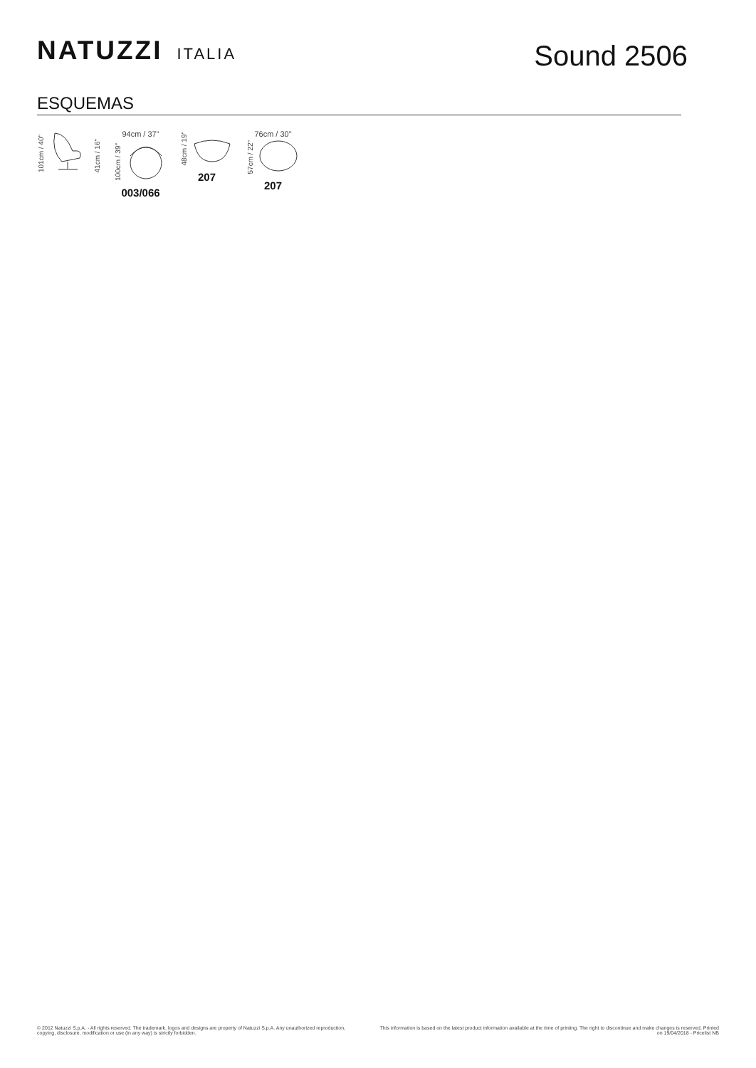NATUZZI ITALIA
Sound 2506
ESQUEMAS
101cm / 40"
41cm / 16"
94cm / 37"
100cm / 39"
003/066
48cm / 19"
207
76cm / 30"
57cm / 22"
207
© 2012 Natuzzi S.p.A. - All rights reserved. The trademark, logos and designs are property of Natuzzi S.p.A. Any unauthorized reproduction,
copying, disclosure, modification or use (in any way) is strictly forbidden.
This information is based on the latest product information available at the time of printing. The right to discontinue and make changes is reserved. Printed on 19/04/2018 - Pricelist NB